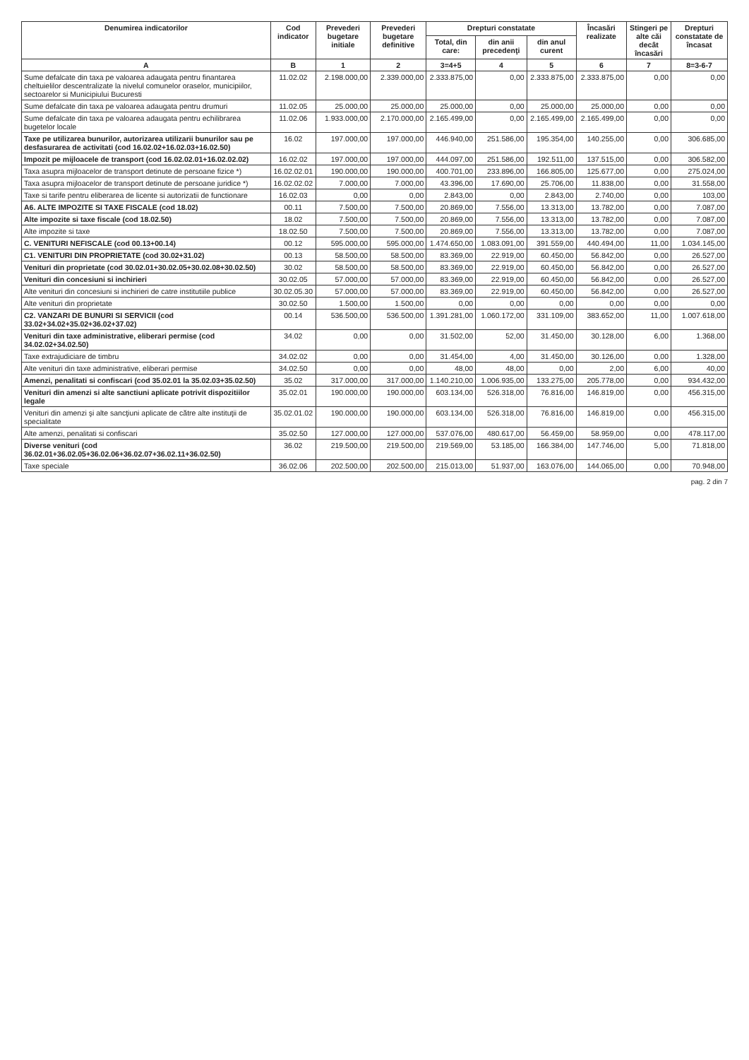| Denumirea indicatorilor | Cod indicator | Prevederi bugetare initiale | Prevederi bugetare definitive | Drepturi constatate | | | Încasări realizate | Stingeri pe alte căi decât încasări | Drepturi constatate de încasat |
| --- | --- | --- | --- | --- | --- | --- | --- | --- | --- |
| | | | | Total, din care: | din anii precedenţi | din anul curent | | | |
| A | B | 1 | 2 | 3=4+5 | 4 | 5 | 6 | 7 | 8=3-6-7 |
| Sume defalcate din taxa pe valoarea adaugata pentru finantarea cheltuielilor descentralizate la nivelul comunelor oraselor, municipiilor, sectoarelor si Municipiului Bucuresti | 11.02.02 | 2.198.000,00 | 2.339.000,00 | 2.333.875,00 | 0,00 | 2.333.875,00 | 2.333.875,00 | 0,00 | 0,00 |
| Sume defalcate din taxa pe valoarea adaugata pentru drumuri | 11.02.05 | 25.000,00 | 25.000,00 | 25.000,00 | 0,00 | 25.000,00 | 25.000,00 | 0,00 | 0,00 |
| Sume defalcate din taxa pe valoarea adaugata pentru echilibrarea bugetelor locale | 11.02.06 | 1.933.000,00 | 2.170.000,00 | 2.165.499,00 | 0,00 | 2.165.499,00 | 2.165.499,00 | 0,00 | 0,00 |
| Taxe pe utilizarea bunurilor, autorizarea utilizarii bunurilor sau pe desfasurarea de activitati (cod 16.02.02+16.02.03+16.02.50) | 16.02 | 197.000,00 | 197.000,00 | 446.940,00 | 251.586,00 | 195.354,00 | 140.255,00 | 0,00 | 306.685,00 |
| Impozit pe mijloacele de transport (cod 16.02.02.01+16.02.02.02) | 16.02.02 | 197.000,00 | 197.000,00 | 444.097,00 | 251.586,00 | 192.511,00 | 137.515,00 | 0,00 | 306.582,00 |
| Taxa asupra mijloacelor de transport detinute de persoane fizice *) | 16.02.02.01 | 190.000,00 | 190.000,00 | 400.701,00 | 233.896,00 | 166.805,00 | 125.677,00 | 0,00 | 275.024,00 |
| Taxa asupra mijloacelor de transport detinute de persoane juridice *) | 16.02.02.02 | 7.000,00 | 7.000,00 | 43.396,00 | 17.690,00 | 25.706,00 | 11.838,00 | 0,00 | 31.558,00 |
| Taxe si tarife pentru eliberarea de licente si autorizatii de functionare | 16.02.03 | 0,00 | 0,00 | 2.843,00 | 0,00 | 2.843,00 | 2.740,00 | 0,00 | 103,00 |
| A6. ALTE IMPOZITE SI TAXE FISCALE (cod 18.02) | 00.11 | 7.500,00 | 7.500,00 | 20.869,00 | 7.556,00 | 13.313,00 | 13.782,00 | 0,00 | 7.087,00 |
| Alte impozite si taxe fiscale (cod 18.02.50) | 18.02 | 7.500,00 | 7.500,00 | 20.869,00 | 7.556,00 | 13.313,00 | 13.782,00 | 0,00 | 7.087,00 |
| Alte impozite si taxe | 18.02.50 | 7.500,00 | 7.500,00 | 20.869,00 | 7.556,00 | 13.313,00 | 13.782,00 | 0,00 | 7.087,00 |
| C. VENITURI NEFISCALE (cod 00.13+00.14) | 00.12 | 595.000,00 | 595.000,00 | 1.474.650,00 | 1.083.091,00 | 391.559,00 | 440.494,00 | 11,00 | 1.034.145,00 |
| C1. VENITURI DIN PROPRIETATE (cod 30.02+31.02) | 00.13 | 58.500,00 | 58.500,00 | 83.369,00 | 22.919,00 | 60.450,00 | 56.842,00 | 0,00 | 26.527,00 |
| Venituri din proprietate (cod 30.02.01+30.02.05+30.02.08+30.02.50) | 30.02 | 58.500,00 | 58.500,00 | 83.369,00 | 22.919,00 | 60.450,00 | 56.842,00 | 0,00 | 26.527,00 |
| Venituri din concesiuni si inchirieri | 30.02.05 | 57.000,00 | 57.000,00 | 83.369,00 | 22.919,00 | 60.450,00 | 56.842,00 | 0,00 | 26.527,00 |
| Alte venituri din concesiuni si inchirieri de catre institutiile publice | 30.02.05.30 | 57.000,00 | 57.000,00 | 83.369,00 | 22.919,00 | 60.450,00 | 56.842,00 | 0,00 | 26.527,00 |
| Alte venituri din proprietate | 30.02.50 | 1.500,00 | 1.500,00 | 0,00 | 0,00 | 0,00 | 0,00 | 0,00 | 0,00 |
| C2. VANZARI DE BUNURI SI SERVICII (cod 33.02+34.02+35.02+36.02+37.02) | 00.14 | 536.500,00 | 536.500,00 | 1.391.281,00 | 1.060.172,00 | 331.109,00 | 383.652,00 | 11,00 | 1.007.618,00 |
| Venituri din taxe administrative, eliberari permise (cod 34.02.02+34.02.50) | 34.02 | 0,00 | 0,00 | 31.502,00 | 52,00 | 31.450,00 | 30.128,00 | 6,00 | 1.368,00 |
| Taxe extrajudiciare de timbru | 34.02.02 | 0,00 | 0,00 | 31.454,00 | 4,00 | 31.450,00 | 30.126,00 | 0,00 | 1.328,00 |
| Alte venituri din taxe administrative, eliberari permise | 34.02.50 | 0,00 | 0,00 | 48,00 | 48,00 | 0,00 | 2,00 | 6,00 | 40,00 |
| Amenzi, penalitati si confiscari (cod 35.02.01 la 35.02.03+35.02.50) | 35.02 | 317.000,00 | 317.000,00 | 1.140.210,00 | 1.006.935,00 | 133.275,00 | 205.778,00 | 0,00 | 934.432,00 |
| Venituri din amenzi si alte sanctiuni aplicate potrivit dispozitiilor legale | 35.02.01 | 190.000,00 | 190.000,00 | 603.134,00 | 526.318,00 | 76.816,00 | 146.819,00 | 0,00 | 456.315,00 |
| Venituri din amenzi şi alte sancţiuni aplicate de către alte instituţii de specialitate | 35.02.01.02 | 190.000,00 | 190.000,00 | 603.134,00 | 526.318,00 | 76.816,00 | 146.819,00 | 0,00 | 456.315,00 |
| Alte amenzi, penalitati si confiscari | 35.02.50 | 127.000,00 | 127.000,00 | 537.076,00 | 480.617,00 | 56.459,00 | 58.959,00 | 0,00 | 478.117,00 |
| Diverse venituri (cod 36.02.01+36.02.05+36.02.06+36.02.07+36.02.11+36.02.50) | 36.02 | 219.500,00 | 219.500,00 | 219.569,00 | 53.185,00 | 166.384,00 | 147.746,00 | 5,00 | 71.818,00 |
| Taxe speciale | 36.02.06 | 202.500,00 | 202.500,00 | 215.013,00 | 51.937,00 | 163.076,00 | 144.065,00 | 0,00 | 70.948,00 |
pag. 2 din 7